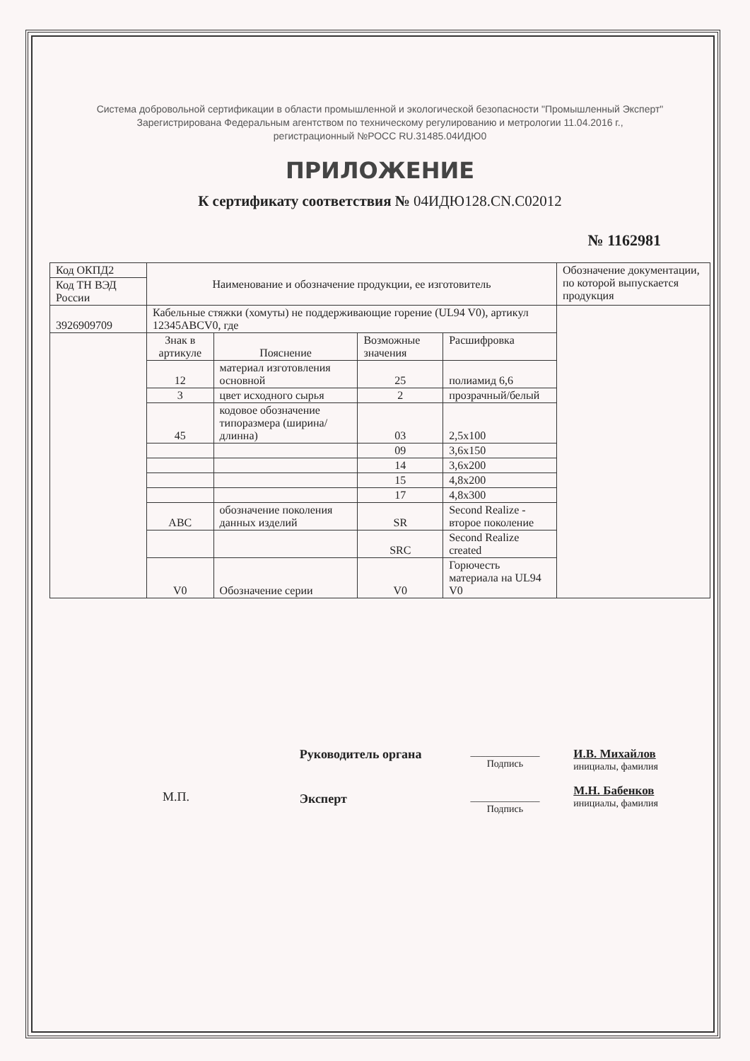Система добровольной сертификации в области промышленной и экологической безопасности "Промышленный Эксперт"
Зарегистрирована Федеральным агентством по техническому регулированию и метрологии 11.04.2016 г.,
регистрационный №РОСС RU.31485.04ИДЮ0
ПРИЛОЖЕНИЕ
К сертификату соответствия № 04ИДЮ128.CN.C02012
№ 1162981
| Код ОКПД2 | Наименование и обозначение продукции, ее изготовитель | | | | Обозначение документации, по которой выпускается продукция |
| Код ТН ВЭД России | | | | | |
| 3926909709 | Кабельные стяжки (хомуты) не поддерживающие горение (UL94 V0), артикул 12345ABCV0, где | | | | |
| | Знак в артикуле | Пояснение | Возможные значения | Расшифровка | |
| | 12 | материал изготовления основной | 25 | полиамид 6,6 | |
| | 3 | цвет исходного сырья | 2 | прозрачный/белый | |
| | 45 | кодовое обозначение типоразмера (ширина/длинна) | 03 | 2,5x100 | |
| | | | 09 | 3,6x150 | |
| | | | 14 | 3,6x200 | |
| | | | 15 | 4,8x200 | |
| | | | 17 | 4,8x300 | |
| | ABC | обозначение поколения данных изделий | SR | Second Realize - второе поколение | |
| | | | SRC | Second Realize created | |
| | V0 | Обозначение серии | V0 | Горючесть материала на UL94 V0 | |
М.П.
Руководитель органа
Эксперт
______________
Подпись
______________
Подпись
И.В. Михайлов
инициалы, фамилия
М.Н. Бабенков
инициалы, фамилия